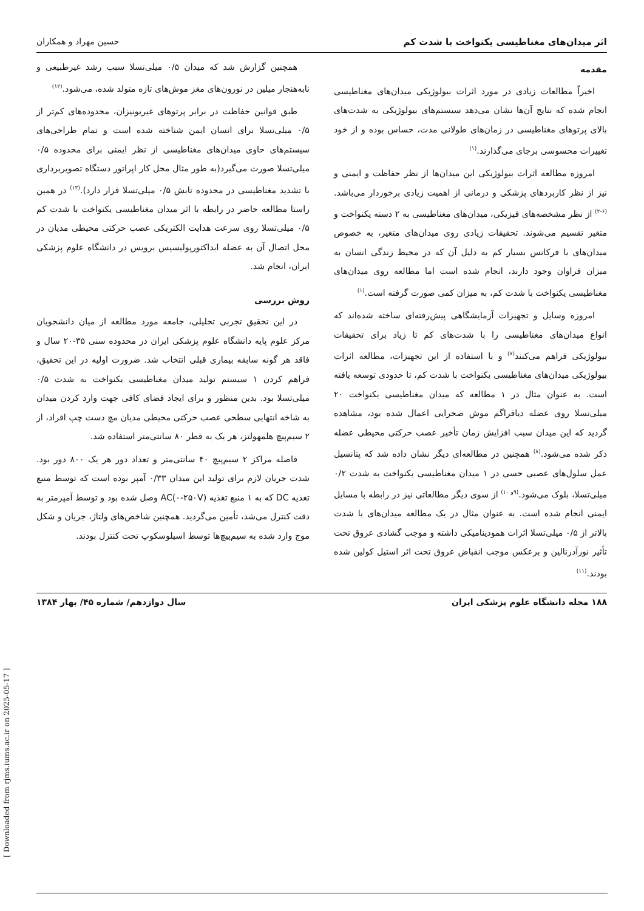اثر میدان‌های مغناطیسی یکنواخت با شدت کم حسین مهراد و همکاران
مقدمه
اخیراً مطالعات زیادی در مورد اثرات بیولوژیکی میدان‌های مغناطیسی انجام شده که نتایج آن‌ها نشان می‌دهد سیستم‌های بیولوژیکی به شدت‌های بالای پرتوهای مغناطیسی در زمان‌های طولانی مدت، حساس بوده و از خود تغییرات محسوسی برجای می‌گذارند.<sup>(۱)</sup>
امروزه مطالعه اثرات بیولوژیکی این میدان‌ها از نظر حفاظت و ایمنی و نیز از نظر کاربردهای پزشکی و درمانی از اهمیت زیادی برخوردار می‌باشد.<sup>(۶-۲)</sup> از نظر مشخصه‌های فیزیکی، میدان‌های مغناطیسی به ۲ دسته یکنواخت و متغیر تقسیم می‌شوند. تحقیقات زیادی روی میدان‌های متغیر، به خصوص میدان‌های با فرکانس بسیار کم به دلیل آن که در محیط زندگی انسان به میزان فراوان وجود دارند، انجام شده است اما مطالعه روی میدان‌های مغناطیسی یکنواخت با شدت کم، به میزان کمی صورت گرفته است.<sup>(۱)</sup>
امروزه وسایل و تجهیزات آزمایشگاهی پیش‌رفته‌ای ساخته شده‌اند که انواع میدان‌های مغناطیسی را با شدت‌های کم تا زیاد برای تحقیقات بیولوژیکی فراهم می‌کنند<sup>(۷)</sup> و با استفاده از این تجهیزات، مطالعه اثرات بیولوژیکی میدان‌های مغناطیسی یکنواخت با شدت کم، تا حدودی توسعه یافته است. به عنوان مثال در ۱ مطالعه که میدان مغناطیسی یکنواخت ۲۰ میلی‌تسلا روی عضله دیافراگم موش صحرایی اعمال شده بود، مشاهده گردید که این میدان سبب افزایش زمان تأخیر عصب حرکتی محیطی عضله ذکر شده می‌شود.<sup>(۸)</sup> همچنین در مطالعه‌ای دیگر نشان داده شد که پتانسیل عمل سلول‌های عصبی حسی در ۱ میدان مغناطیسی یکنواخت به شدت ۰/۲ میلی‌تسلا، بلوک می‌شود.<sup>(۹و ۱۰)</sup> از سوی دیگر مطالعاتی نیز در رابطه با مسایل ایمنی انجام شده است. به عنوان مثال در یک مطالعه میدان‌های با شدت بالاتر از ۰/۵ میلی‌تسلا اثرات همودینامیکی داشته و موجب گشادی عروق تحت تأثیر نورآدرنالین و برعکس موجب انقباض عروق تحت اثر استیل کولین شده بودند.<sup>(۱۱)</sup>
همچنین گزارش شد که میدان ۰/۵ میلی‌تسلا سبب رشد غیرطبیعی و نابه‌هنجار میلین در نورون‌های مغز موش‌های تازه متولد شده، می‌شود.<sup>(۱۲)</sup>
طبق قوانین حفاظت در برابر پرتوهای غیریونیزان، محدوده‌های کم‌تر از ۰/۵ میلی‌تسلا برای انسان ایمن شناخته شده است و تمام طراحی‌های سیستم‌های حاوی میدان‌های مغناطیسی از نظر ایمنی برای محدوده ۰/۵ میلی‌تسلا صورت می‌گیرد(به طور مثال محل کار اپراتور دستگاه تصویربرداری با تشدید مغناطیسی در محدوده تابش ۰/۵ میلی‌تسلا قرار دارد).<sup>(۱۳)</sup> در همین راستا مطالعه حاضر در رابطه با اثر میدان مغناطیسی یکنواخت با شدت کم ۰/۵ میلی‌تسلا روی سرعت هدایت الکتریکی عصب حرکتی محیطی مدیان در محل اتصال آن به عضله ابداکتورپولیسیس برویس در دانشگاه علوم پزشکی ایران، انجام شد.
روش بررسی
در این تحقیق تجربی تحلیلی، جامعه مورد مطالعه از میان دانشجویان مرکز علوم پایه دانشگاه علوم پزشکی ایران در محدوده سنی ۳۵-۲۰ سال و فاقد هر گونه سابقه بیماری قبلی انتخاب شد. ضرورت اولیه در این تحقیق، فراهم کردن ۱ سیستم تولید میدان مغناطیسی یکنواخت به شدت ۰/۵ میلی‌تسلا بود. بدین منظور و برای ایجاد فضای کافی جهت وارد کردن میدان به شاخه انتهایی سطحی عصب حرکتی محیطی مدیان مچ دست چپ افراد، از ۲ سیم‌پیچ هلمهولتز، هر یک به قطر ۸۰ سانتی‌متر استفاده شد.
فاصله مراکز ۲ سیم‌پیچ ۴۰ سانتی‌متر و تعداد دور هر یک ۸۰۰ دور بود. شدت جریان لازم برای تولید این میدان ۰/۳۳ آمپر بوده است که توسط منبع تغذیه DC که به ۱ منبع تغذیه AC(۰-۲۵۰V) وصل شده بود و توسط آمپرمتر به دقت کنترل می‌شد، تأمین می‌گردید. همچنین شاخص‌های ولتاژ، جریان و شکل موج وارد شده به سیم‌پیچ‌ها توسط اسیلوسکوپ تحت کنترل بودند.
۱۸۸ مجله دانشگاه علوم پزشکی ایران سال دوازدهم/ شماره ۴۵/ بهار ۱۳۸۴
[ Downloaded from rjms.iums.ac.ir on 2025-05-17 ]